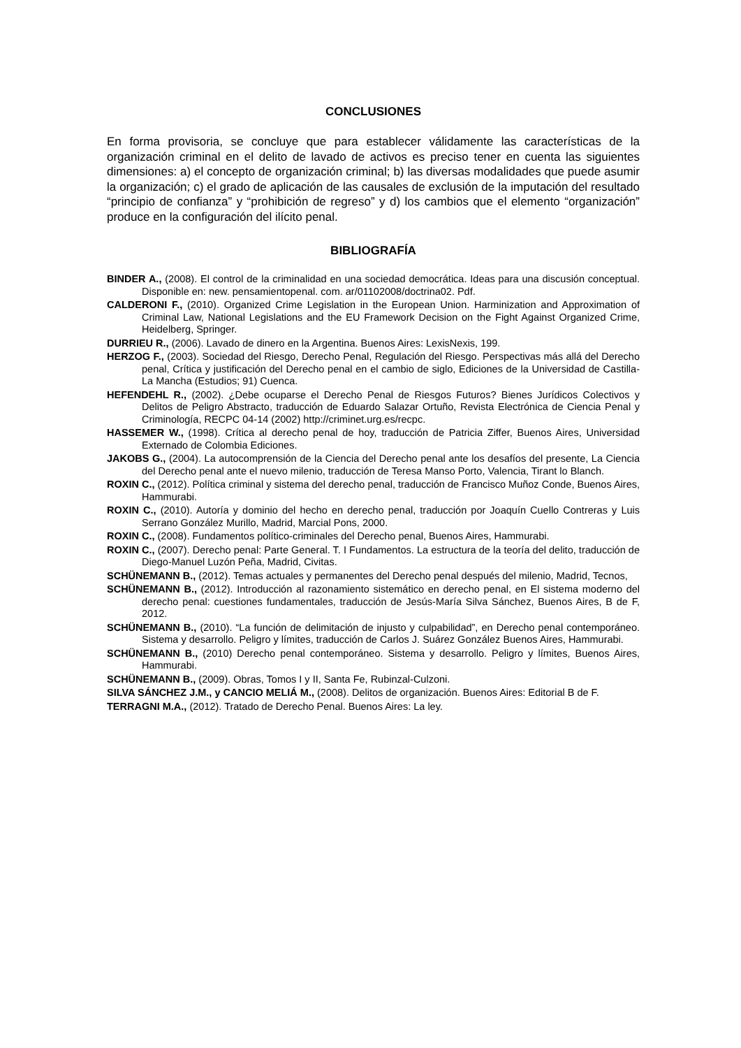CONCLUSIONES
En forma provisoria, se concluye que para establecer válidamente las características de la organización criminal en el delito de lavado de activos es preciso tener en cuenta las siguientes dimensiones: a) el concepto de organización criminal; b) las diversas modalidades que puede asumir la organización; c) el grado de aplicación de las causales de exclusión de la imputación del resultado “principio de confianza” y “prohibición de regreso” y d) los cambios que el elemento “organización” produce en la configuración del ilícito penal.
BIBLIOGRAFÍA
BINDER A., (2008). El control de la criminalidad en una sociedad democrática. Ideas para una discusión conceptual. Disponible en: new. pensamientopenal. com. ar/01102008/doctrina02. Pdf.
CALDERONI F., (2010). Organized Crime Legislation in the European Union. Harminization and Approximation of Criminal Law, National Legislations and the EU Framework Decision on the Fight Against Organized Crime, Heidelberg, Springer.
DURRIEU R., (2006). Lavado de dinero en la Argentina. Buenos Aires: LexisNexis, 199.
HERZOG F., (2003). Sociedad del Riesgo, Derecho Penal, Regulación del Riesgo. Perspectivas más allá del Derecho penal, Crítica y justificación del Derecho penal en el cambio de siglo, Ediciones de la Universidad de Castilla-La Mancha (Estudios; 91) Cuenca.
HEFENDEHL R., (2002). ¿Debe ocuparse el Derecho Penal de Riesgos Futuros? Bienes Jurídicos Colectivos y Delitos de Peligro Abstracto, traducción de Eduardo Salazar Ortuño, Revista Electrónica de Ciencia Penal y Criminología, RECPC 04-14 (2002) http://criminet.urg.es/recpc.
HASSEMER W., (1998). Crítica al derecho penal de hoy, traducción de Patricia Ziffer, Buenos Aires, Universidad Externado de Colombia Ediciones.
JAKOBS G., (2004). La autocomprensión de la Ciencia del Derecho penal ante los desafíos del presente, La Ciencia del Derecho penal ante el nuevo milenio, traducción de Teresa Manso Porto, Valencia, Tirant lo Blanch.
ROXIN C., (2012). Política criminal y sistema del derecho penal, traducción de Francisco Muñoz Conde, Buenos Aires, Hammurabi.
ROXIN C., (2010). Autoría y dominio del hecho en derecho penal, traducción por Joaquín Cuello Contreras y Luis Serrano González Murillo, Madrid, Marcial Pons, 2000.
ROXIN C., (2008). Fundamentos político-criminales del Derecho penal, Buenos Aires, Hammurabi.
ROXIN C., (2007). Derecho penal: Parte General. T. I Fundamentos. La estructura de la teoría del delito, traducción de Diego-Manuel Luzón Peña, Madrid, Civitas.
SCHÜNEMANN B., (2012). Temas actuales y permanentes del Derecho penal después del milenio, Madrid, Tecnos,
SCHÜNEMANN B., (2012). Introducción al razonamiento sistemático en derecho penal, en El sistema moderno del derecho penal: cuestiones fundamentales, traducción de Jesús-María Silva Sánchez, Buenos Aires, B de F, 2012.
SCHÜNEMANN B., (2010). “La función de delimitación de injusto y culpabilidad”, en Derecho penal contemporáneo. Sistema y desarrollo. Peligro y límites, traducción de Carlos J. Suárez González Buenos Aires, Hammurabi.
SCHÜNEMANN B., (2010) Derecho penal contemporáneo. Sistema y desarrollo. Peligro y límites, Buenos Aires, Hammurabi.
SCHÜNEMANN B., (2009). Obras, Tomos I y II, Santa Fe, Rubinzal-Culzoni.
SILVA SÁNCHEZ J.M., y CANCIO MELIÁ M., (2008). Delitos de organización. Buenos Aires: Editorial B de F.
TERRAGNI M.A., (2012). Tratado de Derecho Penal. Buenos Aires: La ley.